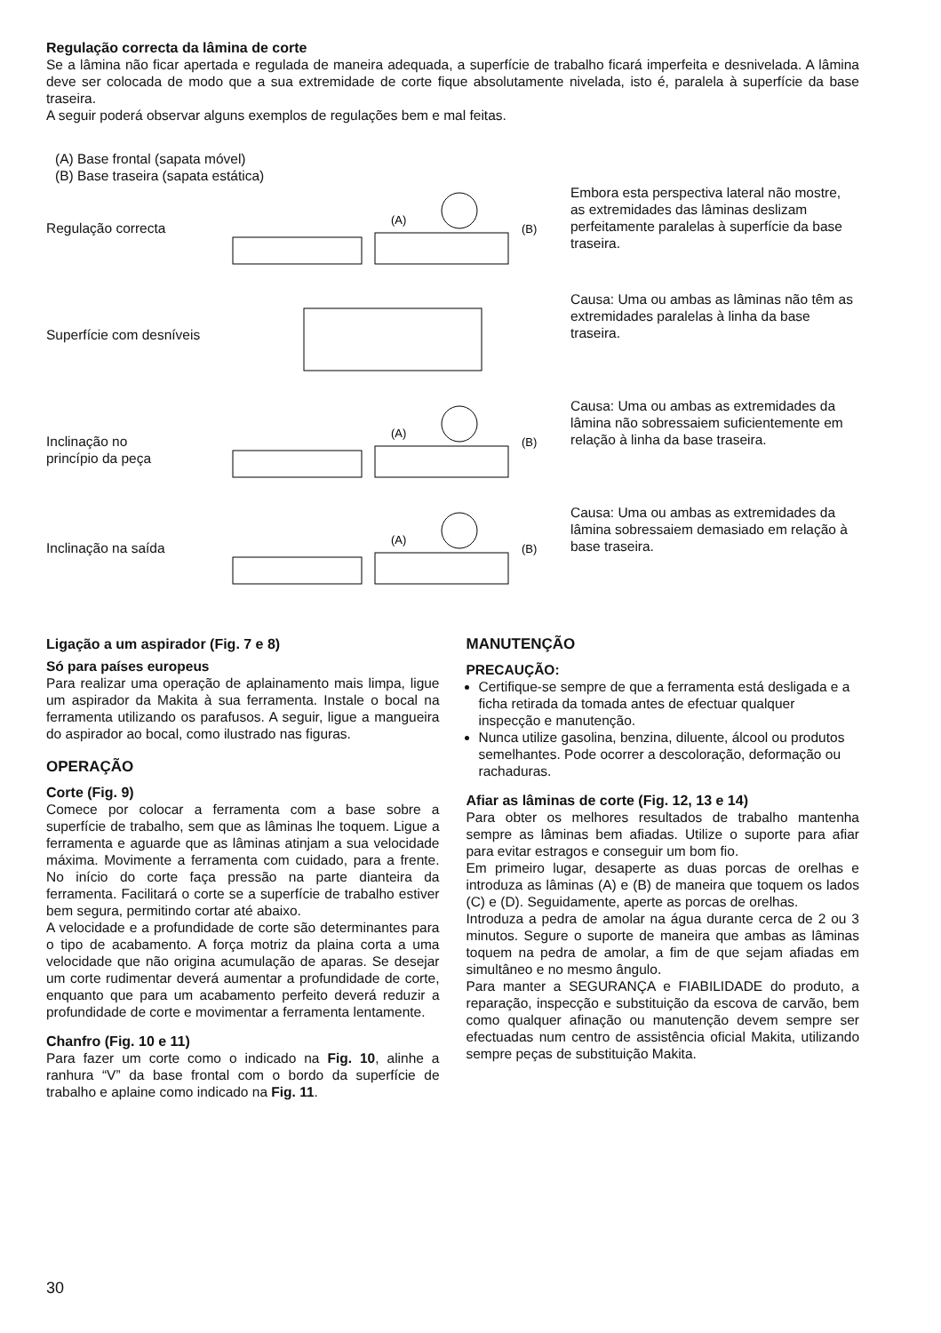Regulação correcta da lâmina de corte
Se a lâmina não ficar apertada e regulada de maneira adequada, a superfície de trabalho ficará imperfeita e desnivelada. A lâmina deve ser colocada de modo que a sua extremidade de corte fique absolutamente nivelada, isto é, paralela à superfície da base traseira.
A seguir poderá observar alguns exemplos de regulações bem e mal feitas.
(A) Base frontal (sapata móvel)
(B) Base traseira (sapata estática)
Regulação correcta
(A)
(B)
Embora esta perspectiva lateral não mostre, as extremidades das lâminas deslizam perfeitamente paralelas à superfície da base traseira.
Superfície com desníveis
Causa: Uma ou ambas as lâminas não têm as extremidades paralelas à linha da base traseira.
Inclinação no
princípio da peça
(A)
(B)
Causa: Uma ou ambas as extremidades da lâmina não sobressaiem suficientemente em relação à linha da base traseira.
Inclinação na saída
(A)
(B)
Causa: Uma ou ambas as extremidades da lâmina sobressaiem demasiado em relação à base traseira.
Ligação a um aspirador (Fig. 7 e 8)
Só para países europeus
Para realizar uma operação de aplainamento mais limpa, ligue um aspirador da Makita à sua ferramenta. Instale o bocal na ferramenta utilizando os parafusos. A seguir, ligue a mangueira do aspirador ao bocal, como ilustrado nas figuras.
OPERAÇÃO
Corte (Fig. 9)
Comece por colocar a ferramenta com a base sobre a superfície de trabalho, sem que as lâminas lhe toquem. Ligue a ferramenta e aguarde que as lâminas atinjam a sua velocidade máxima. Movimente a ferramenta com cuidado, para a frente. No início do corte faça pressão na parte dianteira da ferramenta. Facilitará o corte se a superfície de trabalho estiver bem segura, permitindo cortar até abaixo.
A velocidade e a profundidade de corte são determinantes para o tipo de acabamento. A força motriz da plaina corta a uma velocidade que não origina acumulação de aparas. Se desejar um corte rudimentar deverá aumentar a profundidade de corte, enquanto que para um acabamento perfeito deverá reduzir a profundidade de corte e movimentar a ferramenta lentamente.
Chanfro (Fig. 10 e 11)
Para fazer um corte como o indicado na Fig. 10, alinhe a ranhura “V” da base frontal com o bordo da superfície de trabalho e aplaine como indicado na Fig. 11.
MANUTENÇÃO
PRECAUÇÃO:
Certifique-se sempre de que a ferramenta está desligada e a ficha retirada da tomada antes de efectuar qualquer inspecção e manutenção.
Nunca utilize gasolina, benzina, diluente, álcool ou produtos semelhantes. Pode ocorrer a descoloração, deformação ou rachaduras.
Afiar as lâminas de corte (Fig. 12, 13 e 14)
Para obter os melhores resultados de trabalho mantenha sempre as lâminas bem afiadas. Utilize o suporte para afiar para evitar estragos e conseguir um bom fio.
Em primeiro lugar, desaperte as duas porcas de orelhas e introduza as lâminas (A) e (B) de maneira que toquem os lados (C) e (D). Seguidamente, aperte as porcas de orelhas.
Introduza a pedra de amolar na água durante cerca de 2 ou 3 minutos. Segure o suporte de maneira que ambas as lâminas toquem na pedra de amolar, a fim de que sejam afiadas em simultâneo e no mesmo ângulo.
Para manter a SEGURANÇA e FIABILIDADE do produto, a reparação, inspecção e substituição da escova de carvão, bem como qualquer afinação ou manutenção devem sempre ser efectuadas num centro de assistência oficial Makita, utilizando sempre peças de substituição Makita.
30